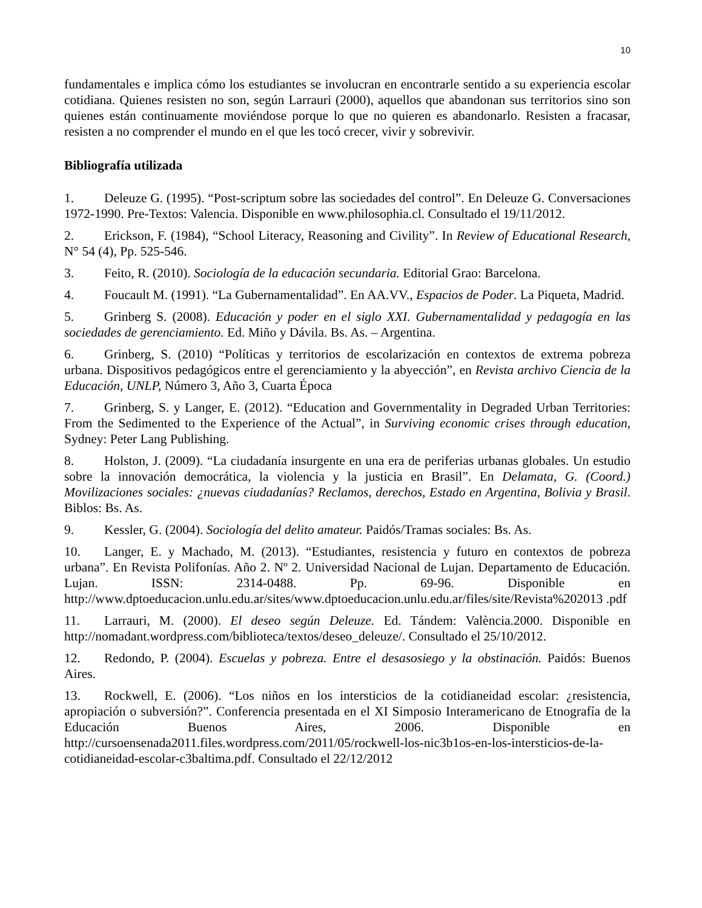10
fundamentales e implica cómo los estudiantes se involucran en encontrarle sentido a su experiencia escolar cotidiana. Quienes resisten no son, según Larrauri (2000), aquellos que abandonan sus territorios sino son quienes están continuamente moviéndose porque lo que no quieren es abandonarlo. Resisten a fracasar, resisten a no comprender el mundo en el que les tocó crecer, vivir y sobrevivir.
Bibliografía utilizada
1. Deleuze G. (1995). “Post-scriptum sobre las sociedades del control”. En Deleuze G. Conversaciones 1972-1990. Pre-Textos: Valencia. Disponible en www.philosophia.cl. Consultado el 19/11/2012.
2. Erickson, F. (1984), “School Literacy, Reasoning and Civility”. In Review of Educational Research, N° 54 (4), Pp. 525-546.
3. Feito, R. (2010). Sociología de la educación secundaria. Editorial Grao: Barcelona.
4. Foucault M. (1991). “La Gubernamentalidad”. En AA.VV., Espacios de Poder. La Piqueta, Madrid.
5. Grinberg S. (2008). Educación y poder en el siglo XXI. Gubernamentalidad y pedagogía en las sociedades de gerenciamiento. Ed. Miño y Dávila. Bs. As. – Argentina.
6. Grinberg, S. (2010) “Políticas y territorios de escolarización en contextos de extrema pobreza urbana. Dispositivos pedagógicos entre el gerenciamiento y la abyección”, en Revista archivo Ciencia de la Educación, UNLP, Número 3, Año 3, Cuarta Época
7. Grinberg, S. y Langer, E. (2012). “Education and Governmentality in Degraded Urban Territories: From the Sedimented to the Experience of the Actual”, in Surviving economic crises through education, Sydney: Peter Lang Publishing.
8. Holston, J. (2009). “La ciudadanía insurgente en una era de periferias urbanas globales. Un estudio sobre la innovación democrática, la violencia y la justicia en Brasil”. En Delamata, G. (Coord.) Movilizaciones sociales: ¿nuevas ciudadanías? Reclamos, derechos, Estado en Argentina, Bolivia y Brasil. Biblos: Bs. As.
9. Kessler, G. (2004). Sociología del delito amateur. Paidós/Tramas sociales: Bs. As.
10. Langer, E. y Machado, M. (2013). “Estudiantes, resistencia y futuro en contextos de pobreza urbana”. En Revista Polifonías. Año 2. Nº 2. Universidad Nacional de Lujan. Departamento de Educación. Lujan. ISSN: 2314-0488. Pp. 69-96. Disponible en http://www.dptoeducacion.unlu.edu.ar/sites/www.dptoeducacion.unlu.edu.ar/files/site/Revista%202013 .pdf
11. Larrauri, M. (2000). El deseo según Deleuze. Ed. Tándem: València.2000. Disponible en http://nomadant.wordpress.com/biblioteca/textos/deseo_deleuze/. Consultado el 25/10/2012.
12. Redondo, P. (2004). Escuelas y pobreza. Entre el desasosiego y la obstinación. Paidós: Buenos Aires.
13. Rockwell, E. (2006). “Los niños en los intersticios de la cotidianeidad escolar: ¿resistencia, apropiación o subversión?”. Conferencia presentada en el XI Simposio Interamericano de Etnografía de la Educación Buenos Aires, 2006. Disponible en http://cursoensenada2011.files.wordpress.com/2011/05/rockwell-los-nic3b1os-en-los-intersticios-de-la-cotidianeidad-escolar-c3baltima.pdf. Consultado el 22/12/2012